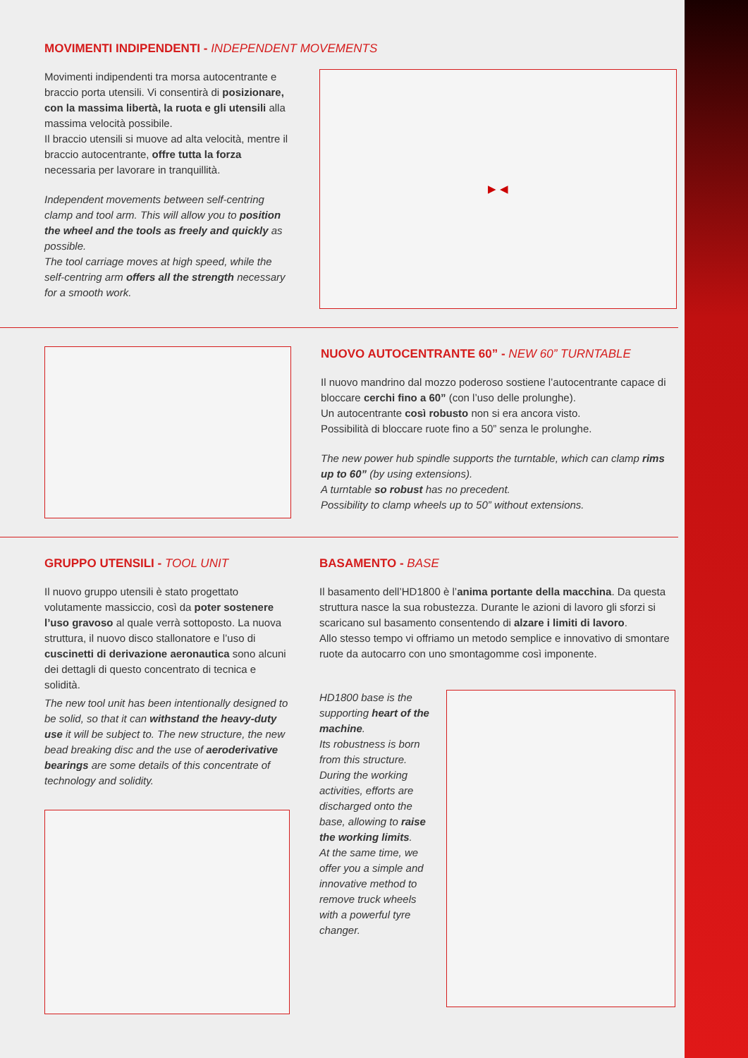MOVIMENTI INDIPENDENTI - INDEPENDENT MOVEMENTS
Movimenti indipendenti tra morsa autocentrante e braccio porta utensili. Vi consentirà di posizionare, con la massima libertà, la ruota e gli utensili alla massima velocità possibile.
Il braccio utensili si muove ad alta velocità, mentre il braccio autocentrante, offre tutta la forza necessaria per lavorare in tranquillità.
Independent movements between self-centring clamp and tool arm. This will allow you to position the wheel and the tools as freely and quickly as possible.
The tool carriage moves at high speed, while the self-centring arm offers all the strength necessary for a smooth work.
▶ ◀
NUOVO AUTOCENTRANTE 60” - NEW 60” TURNTABLE
Il nuovo mandrino dal mozzo poderoso sostiene l’autocentrante capace di bloccare cerchi fino a 60” (con l’uso delle prolunghe).
Un autocentrante così robusto non si era ancora visto.
Possibilità di bloccare ruote fino a 50” senza le prolunghe.
The new power hub spindle supports the turntable, which can clamp rims up to 60” (by using extensions).
A turntable so robust has no precedent.
Possibility to clamp wheels up to 50” without extensions.
GRUPPO UTENSILI - TOOL UNIT
Il nuovo gruppo utensili è stato progettato volutamente massiccio, così da poter sostenere l’uso gravoso al quale verrà sottoposto. La nuova struttura, il nuovo disco stallonatore e l’uso di cuscinetti di derivazione aeronautica sono alcuni dei dettagli di questo concentrato di tecnica e solidità.
The new tool unit has been intentionally designed to be solid, so that it can withstand the heavy-duty use it will be subject to. The new structure, the new bead breaking disc and the use of aeroderivative bearings are some details of this concentrate of technology and solidity.
BASAMENTO - BASE
Il basamento dell’HD1800 è l’anima portante della macchina. Da questa struttura nasce la sua robustezza. Durante le azioni di lavoro gli sforzi si scaricano sul basamento consentendo di alzare i limiti di lavoro.
Allo stesso tempo vi offriamo un metodo semplice e innovativo di smontare ruote da autocarro con uno smontagomme così imponente.
HD1800 base is the supporting heart of the machine.
Its robustness is born from this structure.
During the working activities, efforts are discharged onto the base, allowing to raise the working limits.
At the same time, we offer you a simple and innovative method to remove truck wheels with a powerful tyre changer.